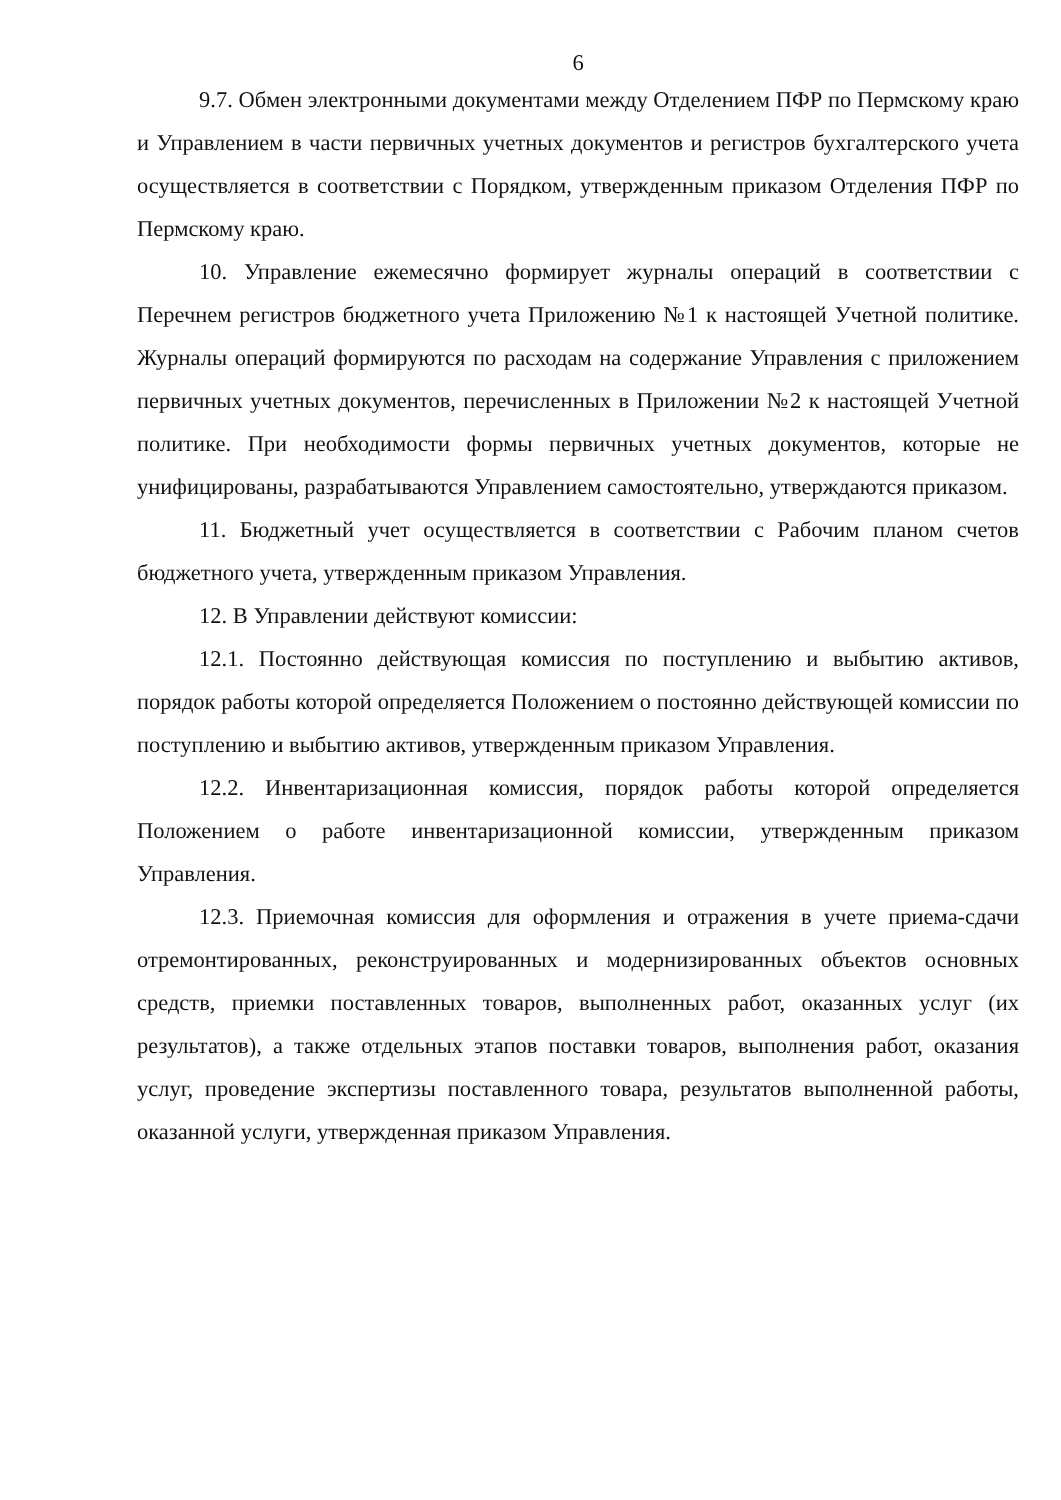6
9.7. Обмен электронными документами между Отделением ПФР по Пермскому краю и Управлением в части первичных учетных документов и регистров бухгалтерского учета осуществляется в соответствии с Порядком, утвержденным приказом Отделения ПФР по Пермскому краю.
10. Управление ежемесячно формирует журналы операций в соответствии с Перечнем регистров бюджетного учета Приложению №1 к настоящей Учетной политике. Журналы операций формируются по расходам на содержание Управления с приложением первичных учетных документов, перечисленных в Приложении №2 к настоящей Учетной политике. При необходимости формы первичных учетных документов, которые не унифицированы, разрабатываются Управлением самостоятельно, утверждаются приказом.
11. Бюджетный учет осуществляется в соответствии с Рабочим планом счетов бюджетного учета, утвержденным приказом Управления.
12. В Управлении действуют комиссии:
12.1. Постоянно действующая комиссия по поступлению и выбытию активов, порядок работы которой определяется Положением о постоянно действующей комиссии по поступлению и выбытию активов, утвержденным приказом Управления.
12.2. Инвентаризационная комиссия, порядок работы которой определяется Положением о работе инвентаризационной комиссии, утвержденным приказом Управления.
12.3. Приемочная комиссия для оформления и отражения в учете приема-сдачи отремонтированных, реконструированных и модернизированных объектов основных средств, приемки поставленных товаров, выполненных работ, оказанных услуг (их результатов), а также отдельных этапов поставки товаров, выполнения работ, оказания услуг, проведение экспертизы поставленного товара, результатов выполненной работы, оказанной услуги, утвержденная приказом Управления.